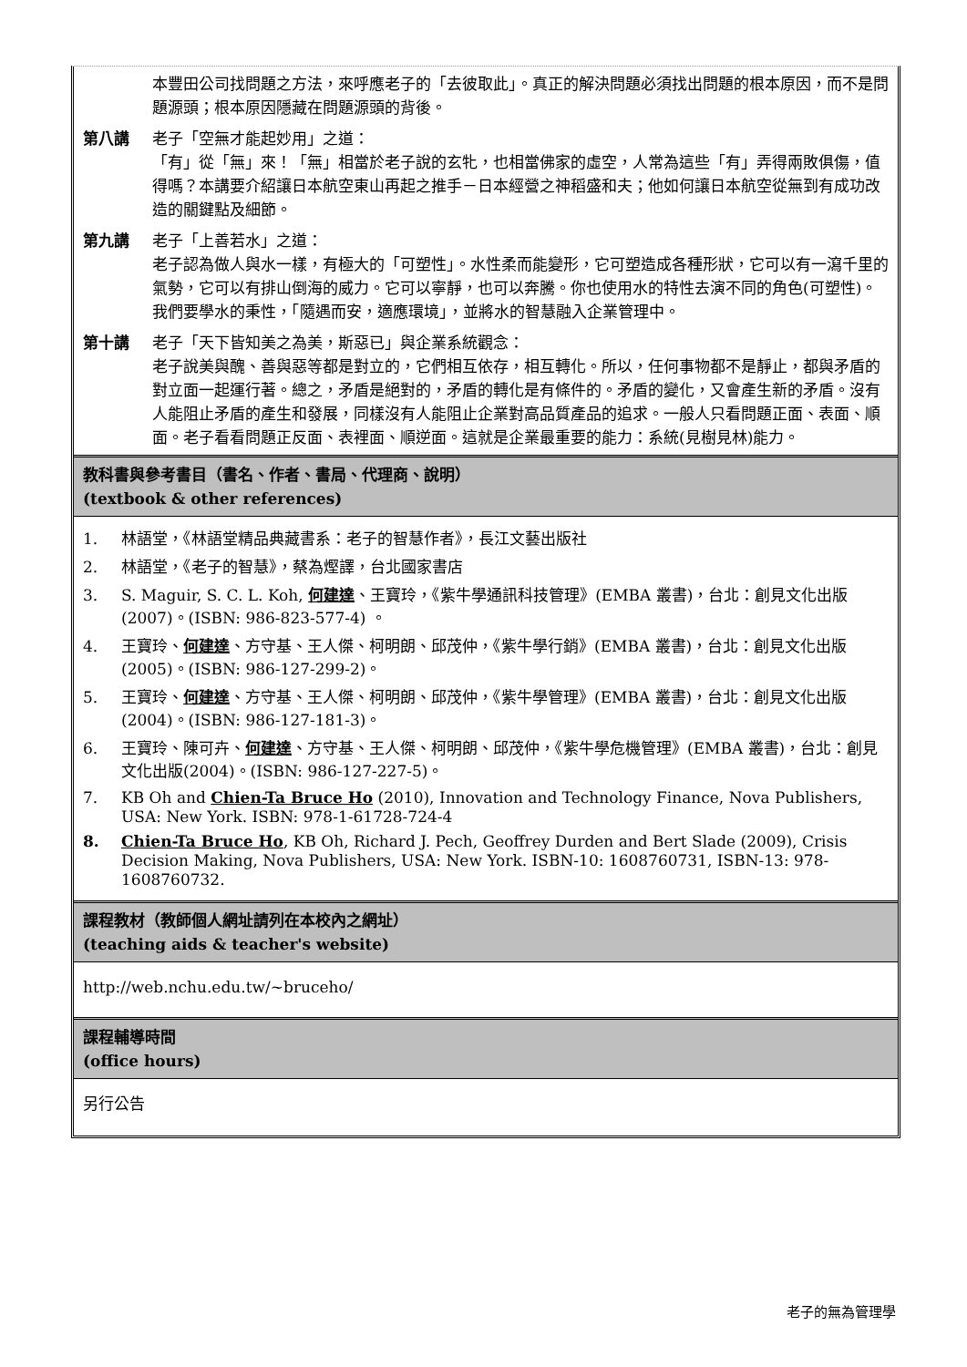本豐田公司找問題之方法，來呼應老子的「去彼取此」。真正的解決問題必須找出問題的根本原因，而不是問題源頭；根本原因隱藏在問題源頭的背後。
第八講 老子「空無才能起妙用」之道：
「有」從「無」來！「無」相當於老子說的玄牝，也相當佛家的虛空，人常為這些「有」弄得兩敗俱傷，值得嗎？本講要介紹讓日本航空東山再起之推手－日本經營之神稻盛和夫；他如何讓日本航空從無到有成功改造的關鍵點及細節。
第九講 老子「上善若水」之道：
老子認為做人與水一樣，有極大的「可塑性」。水性柔而能變形，它可塑造成各種形狀，它可以有一瀉千里的氣勢，它可以有排山倒海的威力。它可以寧靜，也可以奔騰。你也使用水的特性去演不同的角色(可塑性)。我們要學水的秉性，「隨遇而安，適應環境」，並將水的智慧融入企業管理中。
第十講 老子「天下皆知美之為美，斯惡已」與企業系統觀念：
老子說美與醜、善與惡等都是對立的，它們相互依存，相互轉化。所以，任何事物都不是靜止，都與矛盾的對立面一起運行著。總之，矛盾是絕對的，矛盾的轉化是有條件的。矛盾的變化，又會產生新的矛盾。沒有人能阻止矛盾的產生和發展，同樣沒有人能阻止企業對高品質產品的追求。一般人只看問題正面、表面、順面。老子看看問題正反面、表裡面、順逆面。這就是企業最重要的能力：系統(見樹見林)能力。
教科書與參考書目（書名、作者、書局、代理商、說明）
(textbook & other references)
1. 林語堂，《林語堂精品典藏書系：老子的智慧作者》，長江文藝出版社
2. 林語堂，《老子的智慧》，蔡為熞譯，台北國家書店
3. S. Maguir, S. C. L. Koh, 何建達、王寶玲，《紫牛學通訊科技管理》(EMBA 叢書)，台北：創見文化出版(2007)。(ISBN: 986-823-577-4) 。
4. 王寶玲、何建達、方守基、王人傑、柯明朗、邱茂仲，《紫牛學行銷》(EMBA 叢書)，台北：創見文化出版(2005)。(ISBN: 986-127-299-2)。
5. 王寶玲、何建達、方守基、王人傑、柯明朗、邱茂仲，《紫牛學管理》(EMBA 叢書)，台北：創見文化出版(2004)。(ISBN: 986-127-181-3)。
6. 王寶玲、陳可卉、何建達、方守基、王人傑、柯明朗、邱茂仲，《紫牛學危機管理》(EMBA 叢書)，台北：創見文化出版(2004)。(ISBN: 986-127-227-5)。
7. KB Oh and Chien-Ta Bruce Ho (2010), Innovation and Technology Finance, Nova Publishers, USA: New York. ISBN: 978-1-61728-724-4
8. Chien-Ta Bruce Ho, KB Oh, Richard J. Pech, Geoffrey Durden and Bert Slade (2009), Crisis Decision Making, Nova Publishers, USA: New York. ISBN-10: 1608760731, ISBN-13: 978-1608760732.
課程教材（教師個人網址請列在本校內之網址）
(teaching aids & teacher's website)
http://web.nchu.edu.tw/~bruceho/
課程輔導時間
(office hours)
另行公告
老子的無為管理學